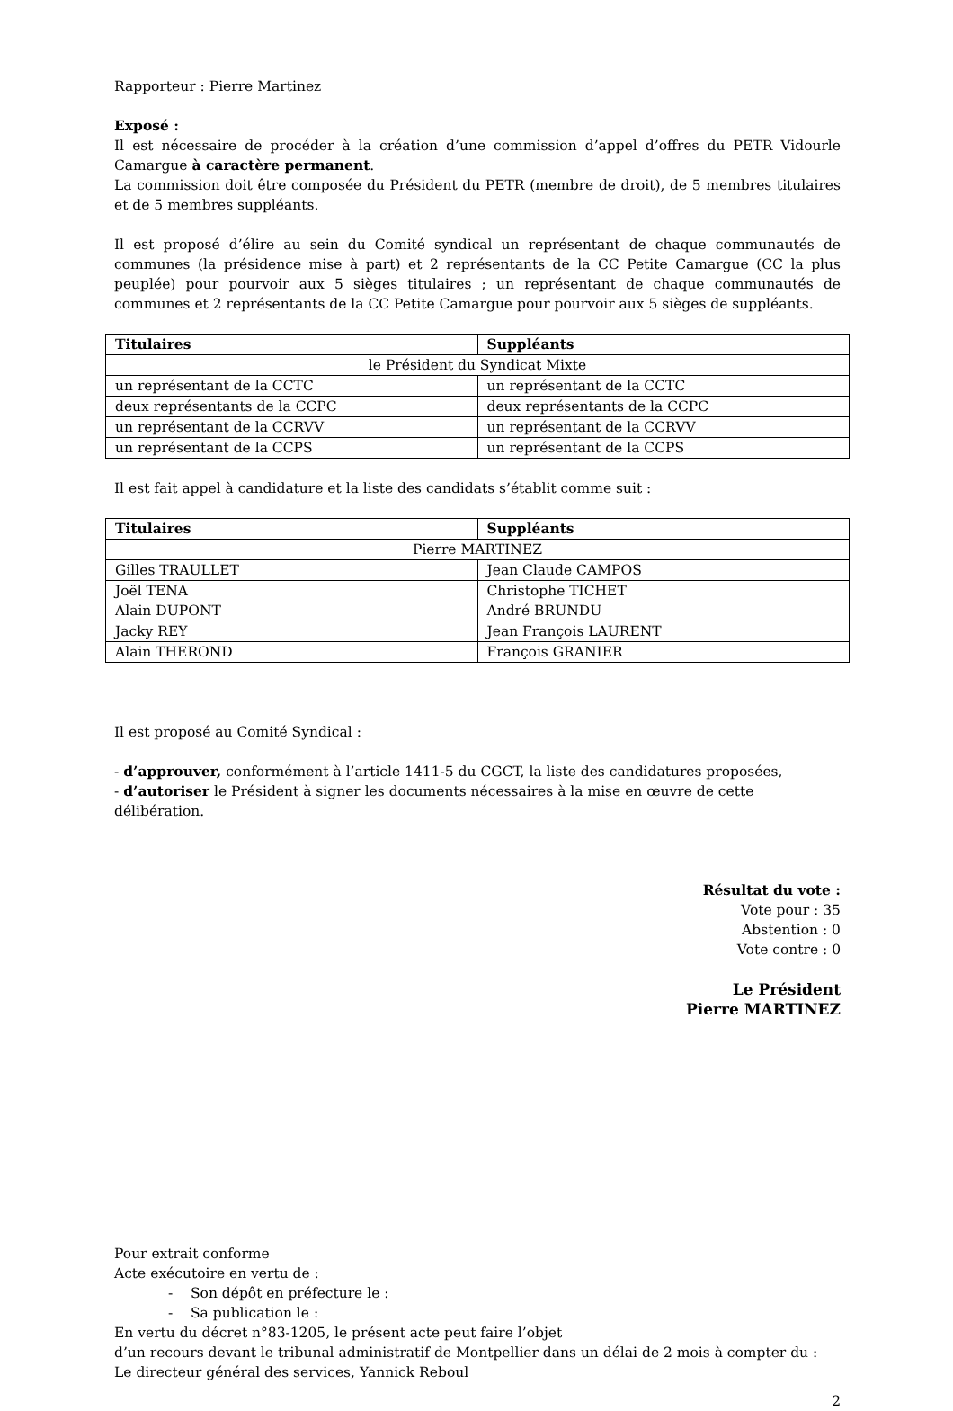Rapporteur : Pierre Martinez
Exposé :
Il est nécessaire de procéder à la création d’une commission d’appel d’offres du PETR Vidourle Camargue à caractère permanent.
La commission doit être composée du Président du PETR (membre de droit), de 5 membres titulaires et de 5 membres suppléants.
Il est proposé d’élire au sein du Comité syndical un représentant de chaque communautés de communes (la présidence mise à part) et 2 représentants de la CC Petite Camargue (CC la plus peuplée) pour pourvoir aux 5 sièges titulaires ; un représentant de chaque communautés de communes et 2 représentants de la CC Petite Camargue pour pourvoir aux 5 sièges de suppléants.
| Titulaires | Suppléants |
| le Président du Syndicat Mixte | |
| un représentant de la CCTC | un représentant de la CCTC |
| deux représentants de la CCPC | deux représentants de la CCPC |
| un représentant de la CCRVV | un représentant de la CCRVV |
| un représentant de la CCPS | un représentant de la CCPS |
Il est fait appel à candidature et la liste des candidats s’établit comme suit :
| Titulaires | Suppléants |
| Pierre MARTINEZ | |
| Gilles TRAULLET | Jean Claude CAMPOS |
| Joël TENA Alain DUPONT | Christophe TICHET André BRUNDU |
| Jacky REY | Jean François LAURENT |
| Alain THEROND | François GRANIER |
Il est proposé au Comité Syndical :
- d’approuver, conformément à l’article 1411-5 du CGCT, la liste des candidatures proposées,
- d’autoriser le Président à signer les documents nécessaires à la mise en œuvre de cette délibération.
Résultat du vote :
Vote pour : 35
Abstention : 0
Vote contre : 0
Le Président
Pierre MARTINEZ
Pour extrait conforme
Acte exécutoire en vertu de :
- Son dépôt en préfecture le :
- Sa publication le :
En vertu du décret n°83-1205, le présent acte peut faire l’objet
d’un recours devant le tribunal administratif de Montpellier dans un délai de 2 mois à compter du :
Le directeur général des services, Yannick Reboul
2